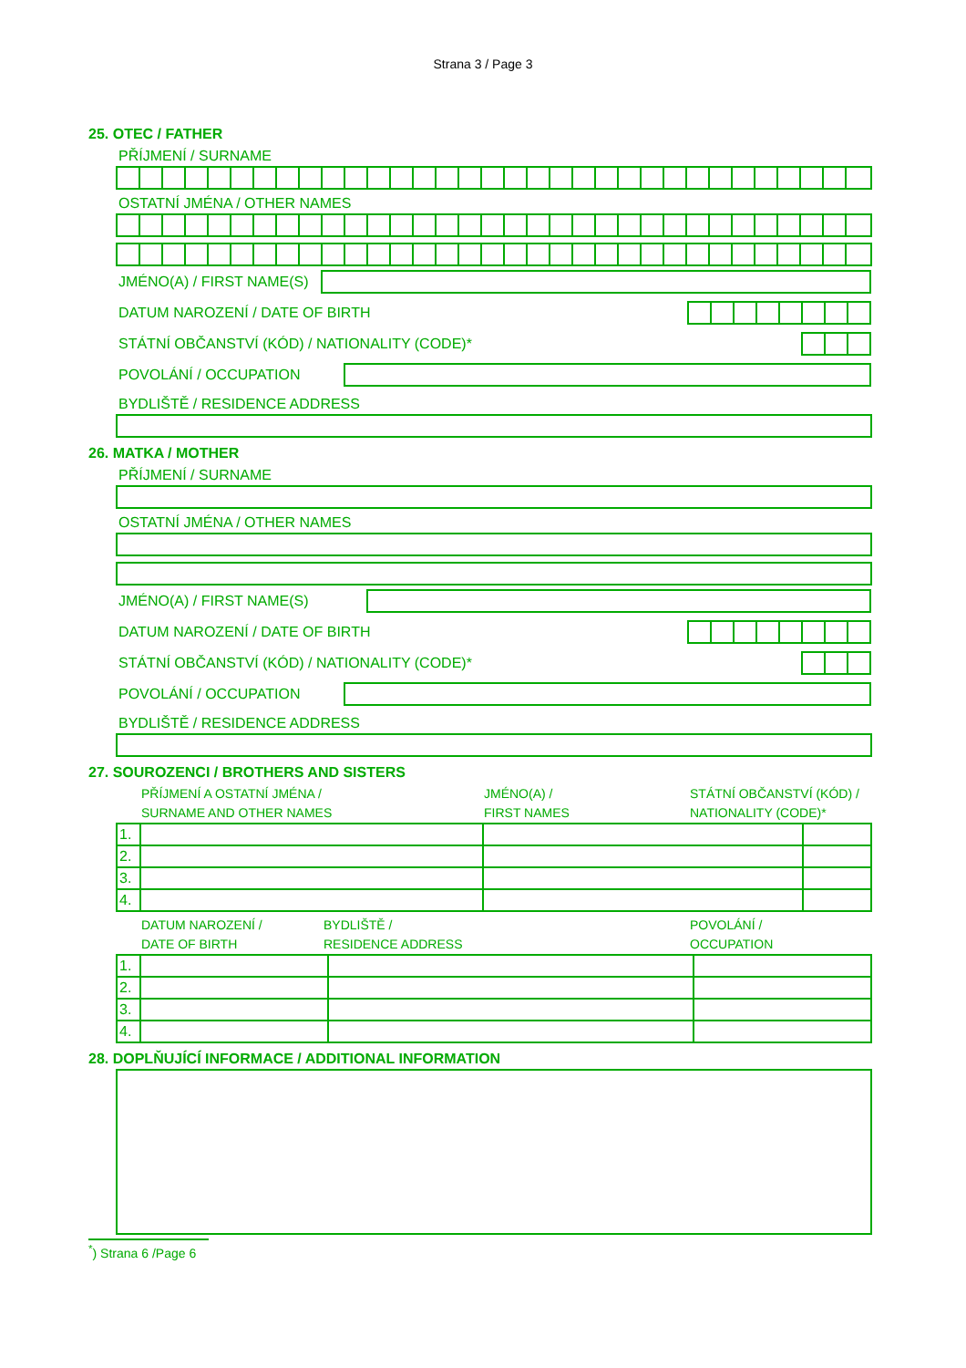Strana 3 / Page 3
25. OTEC / FATHER
PŘÍJMENÍ / SURNAME
OSTATNÍ JMÉNA / OTHER NAMES
JMÉNO(A) / FIRST NAME(S)
DATUM NAROZENÍ / DATE OF BIRTH
STÁTNÍ OBČANSTVÍ (KÓD) / NATIONALITY (CODE)*
POVOLÁNÍ / OCCUPATION
BYDLIŠTĚ / RESIDENCE ADDRESS
26. MATKA / MOTHER
PŘÍJMENÍ / SURNAME
OSTATNÍ JMÉNA / OTHER NAMES
JMÉNO(A) / FIRST NAME(S)
DATUM NAROZENÍ / DATE OF BIRTH
STÁTNÍ OBČANSTVÍ (KÓD) / NATIONALITY (CODE)*
POVOLÁNÍ / OCCUPATION
BYDLIŠTĚ / RESIDENCE ADDRESS
27. SOUROZENCI / BROTHERS AND SISTERS
PŘÍJMENÍ A OSTATNÍ JMÉNA /
SURNAME AND OTHER NAMES
JMÉNO(A) /
FIRST NAMES
STÁTNÍ OBČANSTVÍ (KÓD) /
NATIONALITY (CODE)*
| 1. | | | |
| 2. | | | |
| 3. | | | |
| 4. | | | |
DATUM NAROZENÍ /
DATE OF BIRTH
BYDLIŠTĚ /
RESIDENCE ADDRESS
POVOLÁNÍ /
OCCUPATION
| 1. | | | |
| 2. | | | |
| 3. | | | |
| 4. | | | |
28. DOPLŇUJÍCÍ INFORMACE / ADDITIONAL INFORMATION
<sup>*</sup>) Strana 6 /Page 6